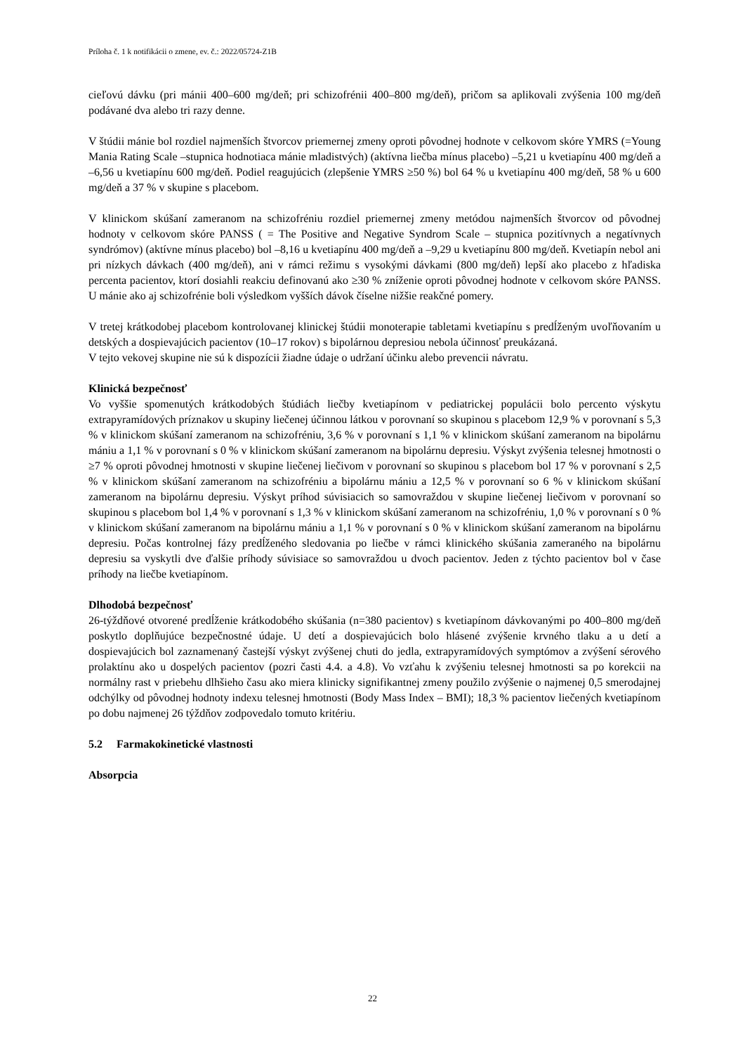Príloha č. 1 k notifikácii o zmene, ev. č.: 2022/05724-Z1B
cieľovú dávku (pri mánii 400–600 mg/deň; pri schizofrénii 400–800 mg/deň), pričom sa aplikovali zvýšenia 100 mg/deň podávané dva alebo tri razy denne.
V štúdii mánie bol rozdiel najmenších štvorcov priemernej zmeny oproti pôvodnej hodnote v celkovom skóre YMRS (=Young Mania Rating Scale –stupnica hodnotiaca mánie mladistvých) (aktívna liečba mínus placebo) –5,21 u kvetiapínu 400 mg/deň a –6,56 u kvetiapínu 600 mg/deň. Podiel reagujúcich (zlepšenie YMRS ≥50 %) bol 64 % u kvetiapínu 400 mg/deň, 58 % u 600 mg/deň a 37 % v skupine s placebom.
V klinickom skúšaní zameranom na schizofréniu rozdiel priemernej zmeny metódou najmenších štvorcov od pôvodnej hodnoty v celkovom skóre PANSS ( = The Positive and Negative Syndrom Scale – stupnica pozitívnych a negatívnych syndrómov) (aktívne mínus placebo) bol –8,16 u kvetiapínu 400 mg/deň a –9,29 u kvetiapínu 800 mg/deň. Kvetiapín nebol ani pri nízkych dávkach (400 mg/deň), ani v rámci režimu s vysokými dávkami (800 mg/deň) lepší ako placebo z hľadiska percenta pacientov, ktorí dosiahli reakciu definovanú ako ≥30 % zníženie oproti pôvodnej hodnote v celkovom skóre PANSS. U mánie ako aj schizofrénie boli výsledkom vyšších dávok číselne nižšie reakčné pomery.
V tretej krátkodobej placebom kontrolovanej klinickej štúdii monoterapie tabletami kvetiapínu s predĺženým uvoľňovaním u detských a dospievajúcich pacientov (10–17 rokov) s bipolárnou depresiou nebola účinnosť preukázaná.
V tejto vekovej skupine nie sú k dispozícii žiadne údaje o udržaní účinku alebo prevencii návratu.
Klinická bezpečnosť
Vo vyššie spomenutých krátkodobých štúdiách liečby kvetiapínom v pediatrickej populácii bolo percento výskytu extrapyramídových príznakov u skupiny liečenej účinnou látkou v porovnaní so skupinou s placebom 12,9 % v porovnaní s 5,3 % v klinickom skúšaní zameranom na schizofréniu, 3,6 % v porovnaní s 1,1 % v klinickom skúšaní zameranom na bipolárnu mániu a 1,1 % v porovnaní s 0 % v klinickom skúšaní zameranom na bipolárnu depresiu. Výskyt zvýšenia telesnej hmotnosti o ≥7 % oproti pôvodnej hmotnosti v skupine liečenej liečivom v porovnaní so skupinou s placebom bol 17 % v porovnaní s 2,5 % v klinickom skúšaní zameranom na schizofréniu a bipolárnu mániu a 12,5 % v porovnaní so 6 % v klinickom skúšaní zameranom na bipolárnu depresiu. Výskyt príhod súvisiacich so samovraždou v skupine liečenej liečivom v porovnaní so skupinou s placebom bol 1,4 % v porovnaní s 1,3 % v klinickom skúšaní zameranom na schizofréniu, 1,0 % v porovnaní s 0 % v klinickom skúšaní zameranom na bipolárnu mániu a 1,1 % v porovnaní s 0 % v klinickom skúšaní zameranom na bipolárnu depresiu. Počas kontrolnej fázy predĺženého sledovania po liečbe v rámci klinického skúšania zameraného na bipolárnu depresiu sa vyskytli dve ďalšie príhody súvisiace so samovraždou u dvoch pacientov. Jeden z týchto pacientov bol v čase príhody na liečbe kvetiapínom.
Dlhodobá bezpečnosť
26-týždňové otvorené predĺženie krátkodobého skúšania (n=380 pacientov) s kvetiapínom dávkovanými po 400–800 mg/deň poskytlo doplňujúce bezpečnostné údaje. U detí a dospievajúcich bolo hlásené zvýšenie krvného tlaku a u detí a dospievajúcich bol zaznamenaný častejší výskyt zvýšenej chuti do jedla, extrapyramídových symptómov a zvýšení sérového prolaktínu ako u dospelých pacientov (pozri časti 4.4. a 4.8). Vo vzťahu k zvýšeniu telesnej hmotnosti sa po korekcii na normálny rast v priebehu dlhšieho času ako miera klinicky signifikantnej zmeny použilo zvýšenie o najmenej 0,5 smerodajnej odchýlky od pôvodnej hodnoty indexu telesnej hmotnosti (Body Mass Index – BMI); 18,3 % pacientov liečených kvetiapínom po dobu najmenej 26 týždňov zodpovedalo tomuto kritériu.
5.2 Farmakokinetické vlastnosti
Absorpcia
22